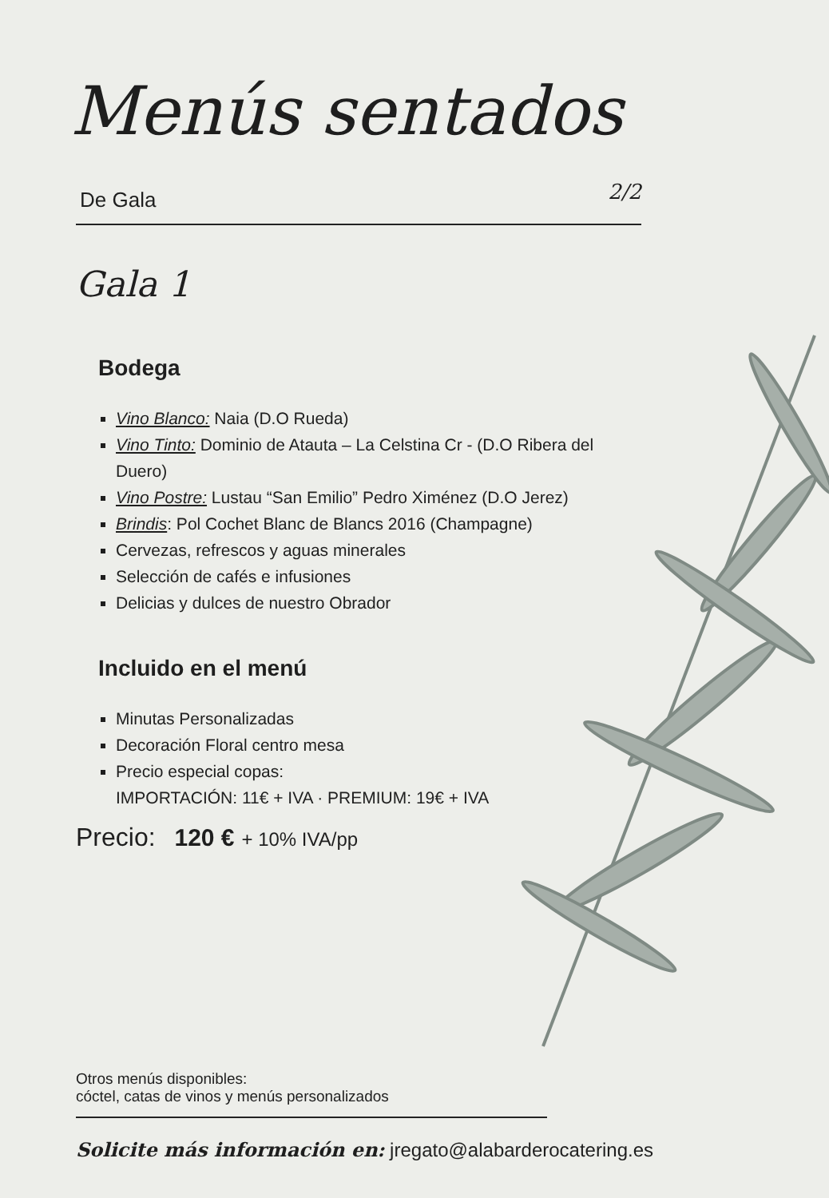Menús sentados
De Gala 2/2
Gala 1
Bodega
Vino Blanco: Naia (D.O Rueda)
Vino Tinto: Dominio de Atauta – La Celstina Cr - (D.O Ribera del Duero)
Vino Postre: Lustau “San Emilio” Pedro Ximénez (D.O Jerez)
Brindis: Pol Cochet Blanc de Blancs 2016 (Champagne)
Cervezas, refrescos y aguas minerales
Selección de cafés e infusiones
Delicias y dulces de nuestro Obrador
Incluido en el menú
Minutas Personalizadas
Decoración Floral centro mesa
Precio especial copas:
IMPORTACIÓN: 11€ + IVA · PREMIUM: 19€ + IVA
Precio: 120 € + 10% IVA/pp
Otros menús disponibles:
cóctel, catas de vinos y menús personalizados
Solicite más información en: jregato@alabarderocatering.es